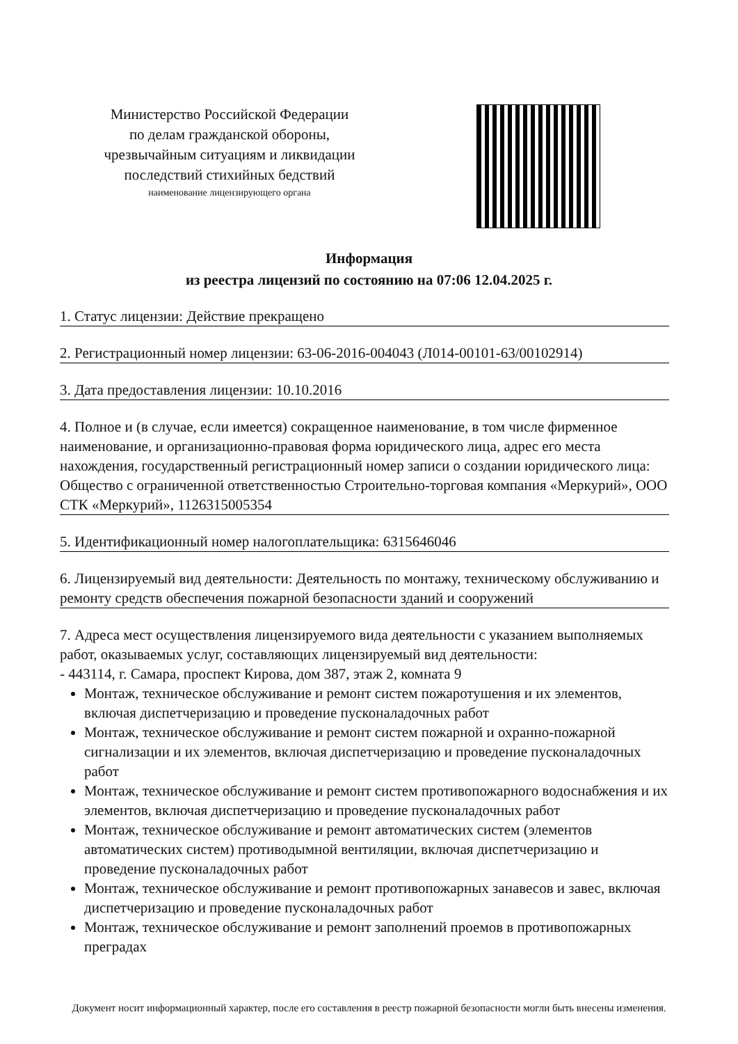Министерство Российской Федерации
по делам гражданской обороны,
чрезвычайным ситуациям и ликвидации
последствий стихийных бедствий
наименование лицензирующего органа
Информация
из реестра лицензий по состоянию на 07:06 12.04.2025 г.
1. Статус лицензии: Действие прекращено
2. Регистрационный номер лицензии: 63-06-2016-004043 (Л014-00101-63/00102914)
3. Дата предоставления лицензии: 10.10.2016
4. Полное и (в случае, если имеется) сокращенное наименование, в том числе фирменное наименование, и организационно-правовая форма юридического лица, адрес его места нахождения, государственный регистрационный номер записи о создании юридического лица: Общество с ограниченной ответственностью Строительно-торговая компания «Меркурий», ООО СТК «Меркурий», 1126315005354
5. Идентификационный номер налогоплательщика: 6315646046
6. Лицензируемый вид деятельности: Деятельность по монтажу, техническому обслуживанию и ремонту средств обеспечения пожарной безопасности зданий и сооружений
7. Адреса мест осуществления лицензируемого вида деятельности с указанием выполняемых работ, оказываемых услуг, составляющих лицензируемый вид деятельности:
- 443114, г. Самара, проспект Кирова, дом 387, этаж 2, комната 9
Монтаж, техническое обслуживание и ремонт систем пожаротушения и их элементов, включая диспетчеризацию и проведение пусконаладочных работ
Монтаж, техническое обслуживание и ремонт систем пожарной и охранно-пожарной сигнализации и их элементов, включая диспетчеризацию и проведение пусконаладочных работ
Монтаж, техническое обслуживание и ремонт систем противопожарного водоснабжения и их элементов, включая диспетчеризацию и проведение пусконаладочных работ
Монтаж, техническое обслуживание и ремонт автоматических систем (элементов автоматических систем) противодымной вентиляции, включая диспетчеризацию и проведение пусконаладочных работ
Монтаж, техническое обслуживание и ремонт противопожарных занавесов и завес, включая диспетчеризацию и проведение пусконаладочных работ
Монтаж, техническое обслуживание и ремонт заполнений проемов в противопожарных преградах
Документ носит информационный характер, после его составления в реестр пожарной безопасности могли быть внесены изменения.